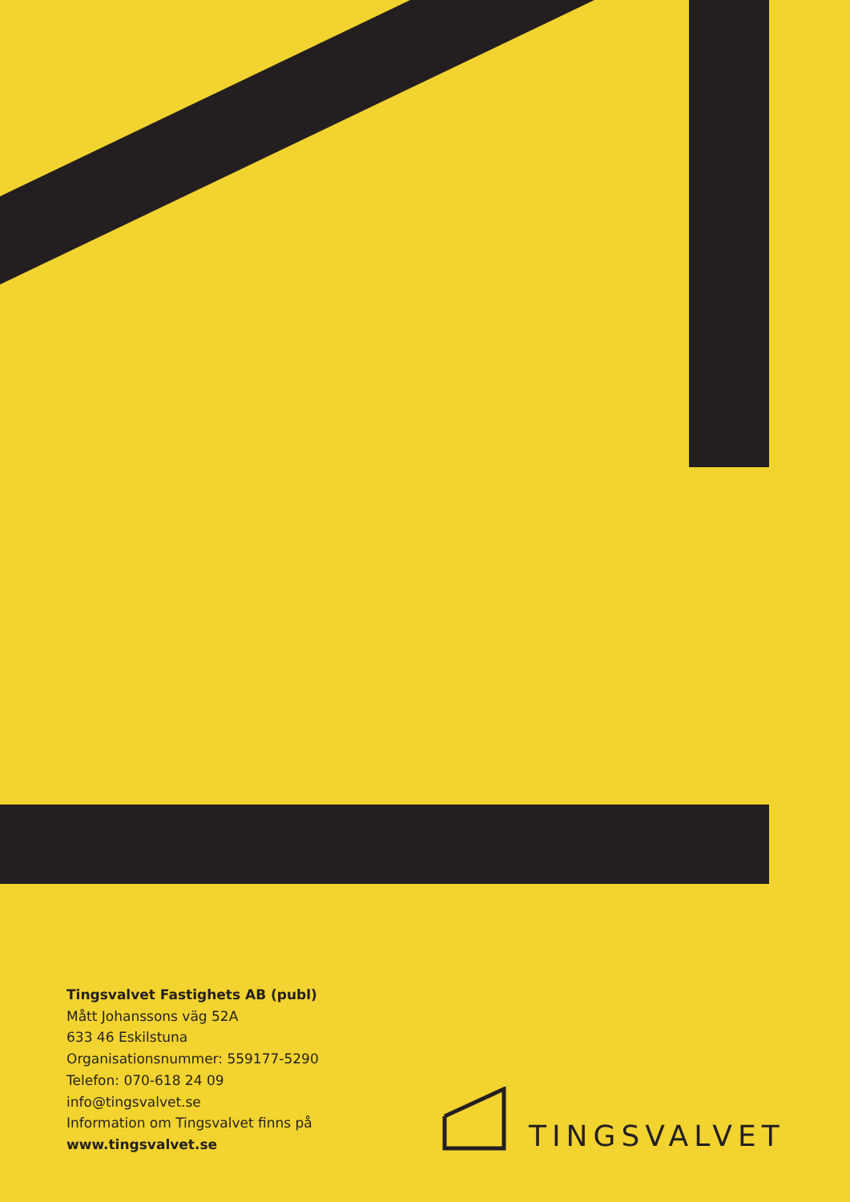Tingsvalvet Fastighets AB (publ)
Mått Johanssons väg 52A
633 46 Eskilstuna
Organisationsnummer: 559177-5290
Telefon: 070-618 24 09
info@tingsvalvet.se
Information om Tingsvalvet finns på
www.tingsvalvet.se
TINGSVALVET